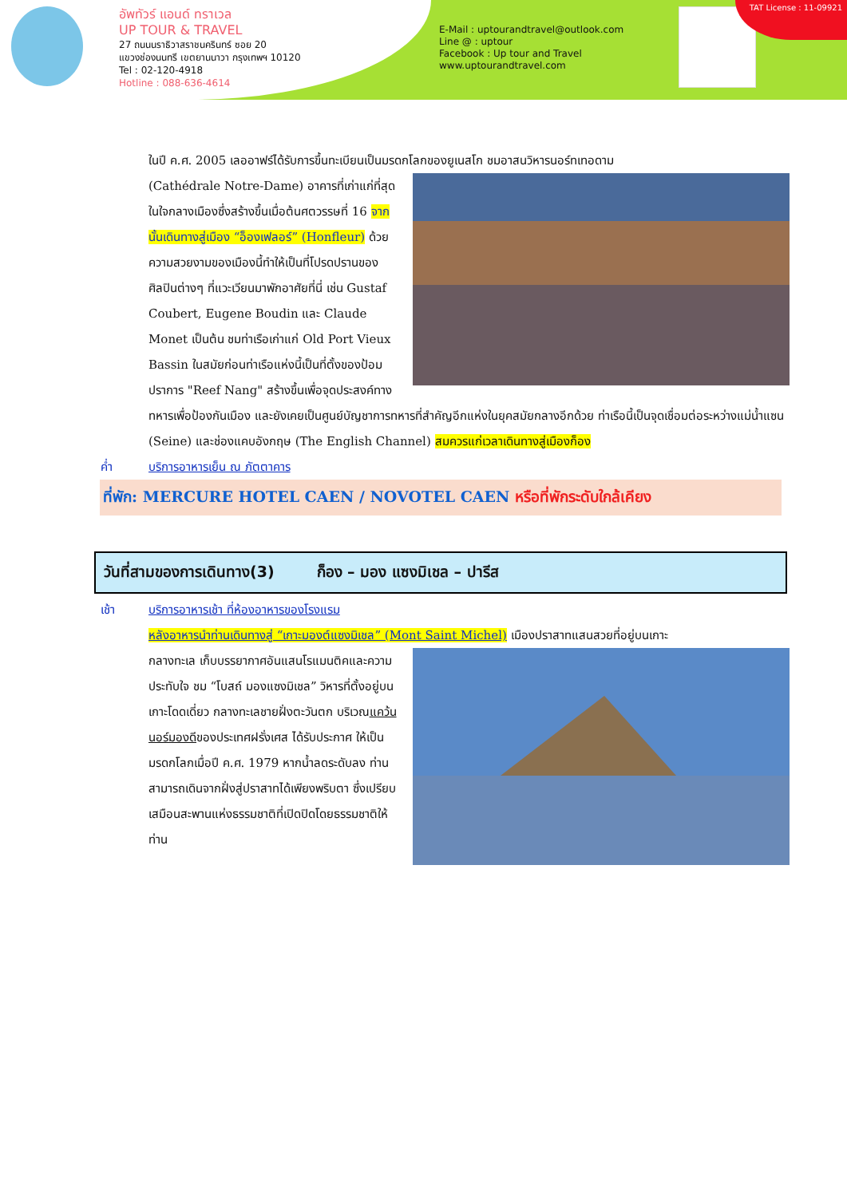อัพทัวร์ แอนด์ ทราเวล
UP TOUR & TRAVEL
27 ถนนนราธิวาสราชนครินทร์ ซอย 20
แขวงช่องนนทรี เขตยานนาวา กรุงเทพฯ 10120
Tel : 02-120-4918
Hotline : 088-636-4614
E-Mail : uptourandtravel@outlook.com
Line @ : uptour
Facebook : Up tour and Travel
www.uptourandtravel.com
TAT License : 11-09921
ในปี ค.ศ. 2005 เลออาฟร์ได้รับการขึ้นทะเบียนเป็นมรดกโลกของยูเนสโก ชมอาสนวิหารนอร์ทเทอดาม
(Cathédrale Notre-Dame) อาคารที่เก่าแก่ที่สุดในใจกลางเมืองซึ่งสร้างขึ้นเมื่อต้นศตวรรษที่ 16 จากนั้นเดินทางสู่เมือง “อ็องเฟลอร์” (Honfleur) ด้วยความสวยงามของเมืองนี้ทำให้เป็นที่โปรดปรานของศิลปินต่างๆ ที่แวะเวียนมาพักอาศัยที่นี่ เช่น Gustaf Coubert, Eugene Boudin และ Claude Monet เป็นต้น ชมท่าเรือเก่าแก่ Old Port Vieux Bassin ในสมัยก่อนท่าเรือแห่งนี้เป็นที่ตั้งของป้อมปราการ "Reef Nang" สร้างขึ้นเพื่อจุดประสงค์ทางทหารเพื่อป้องกันเมือง และยังเคยเป็นศูนย์บัญชาการทหารที่สำคัญอีกแห่งในยุคสมัยกลางอีกด้วย ท่าเรือนี้เป็นจุดเชื่อมต่อระหว่างแม่น้ำแซน (Seine) และช่องแคบอังกฤษ (The English Channel) สมควรแก่เวลาเดินทางสู่เมืองก็อง
ค่ำ บริการอาหารเย็น ณ ภัตตาคาร
ที่พัก: MERCURE HOTEL CAEN / NOVOTEL CAEN หรือที่พักระดับใกล้เคียง
วันที่สามของการเดินทาง(3) ก็อง – มอง แซงมิเชล – ปารีส
เช้า บริการอาหารเช้า ที่ห้องอาหารของโรงแรม
หลังอาหารนำท่านเดินทางสู่ “เกาะมองต์แซงมิเชล” (Mont Saint Michel) เมืองปราสาทแสนสวยที่อยู่บนเกาะ
กลางทะเล เก็บบรรยากาศอันแสนโรแมนติคและความประทับใจ ชม “โบสถ์ มองแซงมิเชล” วิหารที่ตั้งอยู่บนเกาะโดดเดี่ยว กลางทะเลชายฝั่งตะวันตก บริเวณแคว้นนอร์มองดีของประเทศฝรั่งเศส ได้รับประกาศ ให้เป็นมรดกโลกเมื่อปี ค.ศ. 1979 หากน้ำลดระดับลง ท่านสามารถเดินจากฝั่งสู่ปราสาทได้เพียงพริบตา ซึ่งเปรียบเสมือนสะพานแห่งธรรมชาติที่เปิดปิดโดยธรรมชาติให้ท่าน